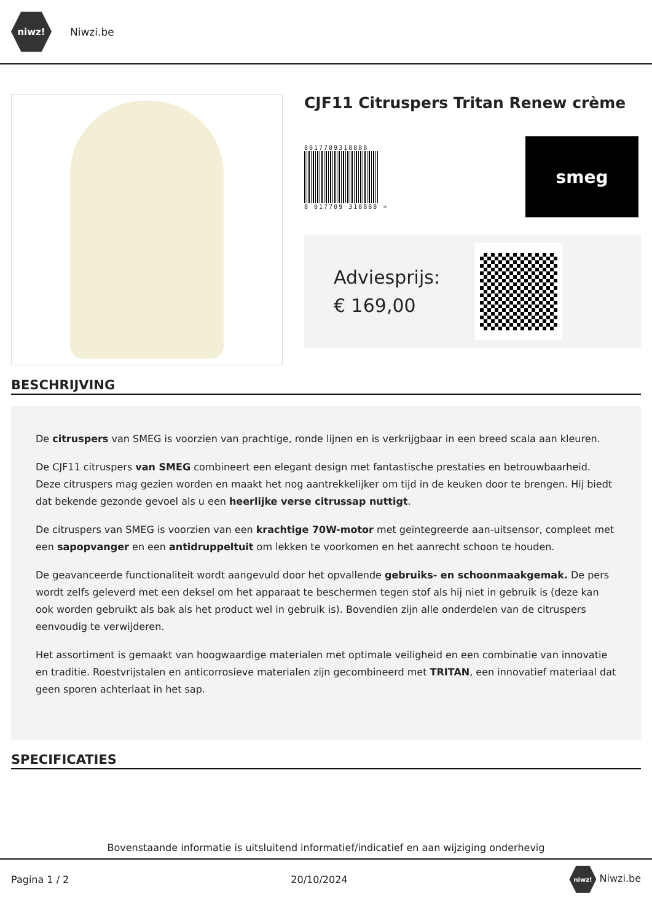niwz!
Niwzi.be
CJF11 Citruspers Tritan Renew crème
8017709318888
8 017709 318888 >
smeg
Adviesprijs:
€ 169,00
BESCHRIJVING
De citruspers van SMEG is voorzien van prachtige, ronde lijnen en is verkrijgbaar in een breed scala aan kleuren.
De CJF11 citruspers van SMEG combineert een elegant design met fantastische prestaties en betrouwbaarheid. Deze citruspers mag gezien worden en maakt het nog aantrekkelijker om tijd in de keuken door te brengen. Hij biedt dat bekende gezonde gevoel als u een heerlijke verse citrussap nuttigt.
De citruspers van SMEG is voorzien van een krachtige 70W-motor met geïntegreerde aan-uitsensor, compleet met een sapopvanger en een antidruppeltuit om lekken te voorkomen en het aanrecht schoon te houden.
De geavanceerde functionaliteit wordt aangevuld door het opvallende gebruiks- en schoonmaakgemak. De pers wordt zelfs geleverd met een deksel om het apparaat te beschermen tegen stof als hij niet in gebruik is (deze kan ook worden gebruikt als bak als het product wel in gebruik is). Bovendien zijn alle onderdelen van de citruspers eenvoudig te verwijderen.
Het assortiment is gemaakt van hoogwaardige materialen met optimale veiligheid en een combinatie van innovatie en traditie. Roestvrijstalen en anticorrosieve materialen zijn gecombineerd met TRITAN, een innovatief materiaal dat geen sporen achterlaat in het sap.
SPECIFICATIES
Bovenstaande informatie is uitsluitend informatief/indicatief en aan wijziging onderhevig
Pagina 1 / 2 20/10/2024 niwz! Niwzi.be